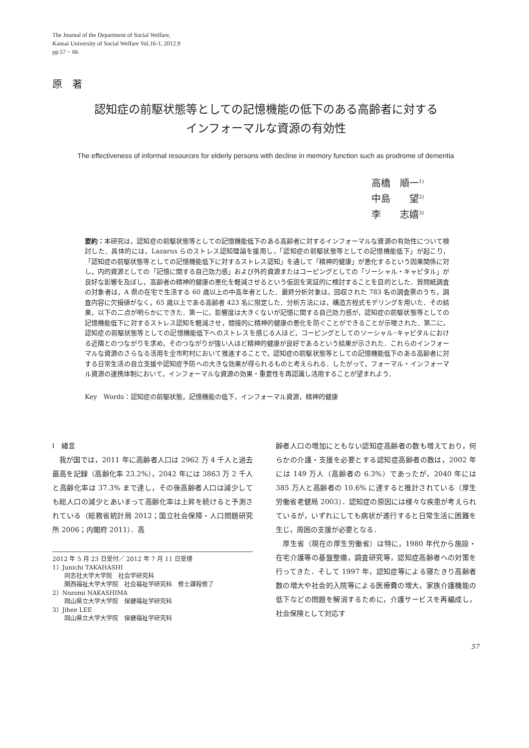The Journal of the Department of Social Welfare,
Kansai University of Social Welfare Vol.16-1, 2012.9
pp.57 − 66
原　著
認知症の前駆状態等としての記憶機能の低下のある高齢者に対する
インフォーマルな資源の有効性
The effectiveness of informal resources for elderly persons with decline in memory function such as prodrome of dementia
高橋　順一<sup>1)</sup>
中島　　望<sup>2)</sup>
李　　志嬉<sup>3)</sup>
要約：本研究は，認知症の前駆状態等としての記憶機能低下のある高齢者に対するインフォーマルな資源の有効性について検討した．具体的には，Lazarus らのストレス認知理論を援用し，「認知症の前駆状態等としての記憶機能低下」が起こり，「認知症の前駆状態等としての記憶機能低下に対するストレス認知」を通して「精神的健康」が悪化するという因果関係に対し，内的資源としての「記憶に関する自己効力感」および外的資源またはコーピングとしての「ソーシャル・キャピタル」が良好な影響を及ぼし，高齢者の精神的健康の悪化を軽減させるという仮説を実証的に検討することを目的とした．質問紙調査の対象者は，A 県の在宅で生活する 60 歳以上の中高年者とした．最終分析対象は，回収された 783 名の調査票のうち，調査内容に欠損値がなく，65 歳以上である高齢者 423 名に限定した．分析方法には，構造方程式モデリングを用いた．その結果，以下の二点が明らかにできた．第一に，影響度は大きくないが記憶に関する自己効力感が，認知症の前駆状態等としての記憶機能低下に対するストレス認知を軽減させ，間接的に精神的健康の悪化を防ぐことができることが示唆された．第二に，認知症の前駆状態等としての記憶機能低下へのストレスを感じる人ほど，コーピングとしてのソーシャル･キャピタルにおける近隣とのつながりを求め，そのつながりが強い人ほど精神的健康が良好であるという結果が示された．これらのインフォーマルな資源のさらなる活用を全市町村において推進することで，認知症の前駆状態等としての記憶機能低下のある高齢者に対する日常生活の自立支援や認知症予防への大きな効果が得られるものと考えられる．したがって，フォーマル・インフォーマル資源の連携体制において，インフォーマルな資源の効果・重要性を再認識し活用することが望まれよう．
Key　Words：認知症の前駆状態，記憶機能の低下，インフォーマル資源，精神的健康
Ⅰ　緒言
我が国では，2011 年に高齢者人口は 2962 万 4 千人と過去最高を記録（高齢化率 23.2%），2042 年には 3863 万 2 千人と高齢化率は 37.3% まで達し，その後高齢者人口は減少しても総人口の減少とあいまって高齢化率は上昇を続けると予測されている（総務省統計局 2012；国立社会保障・人口問題研究所 2006；内閣府 2011）．高
2012 年 5 月 23 日受付／ 2012 年 7 月 11 日受理
1）Junichi TAKAHASHI
　　同志社大学大学院　社会学研究科
　　関西福祉大学大学院　社会福祉学研究科　修士課程修了
2）Nozomi NAKASHIMA
　　岡山県立大学大学院　保健福祉学研究科
3）Jihee LEE
　　岡山県立大学大学院　保健福祉学研究科
齢者人口の増加にともない認知症高齢者の数も増えており，何らかの介護・支援を必要とする認知症高齢者の数は，2002 年には 149 万人（高齢者の 6.3%）であったが，2040 年には 385 万人と高齢者の 10.6% に達すると推計されている（厚生労働省老健局 2003）．認知症の原因には様々な疾患が考えられているが，いずれにしても病状が進行すると日常生活に困難を生じ，周囲の支援が必要となる．
厚生省（現在の厚生労働省）は特に，1980 年代から施設・在宅介護等の基盤整備，調査研究等，認知症高齢者への対策を行ってきた．そして 1997 年，認知症等による寝たきり高齢者数の増大や社会的入院等による医療費の増大，家族介護機能の低下などの問題を解消するために，介護サービスを再編成し，社会保険として対応す
57